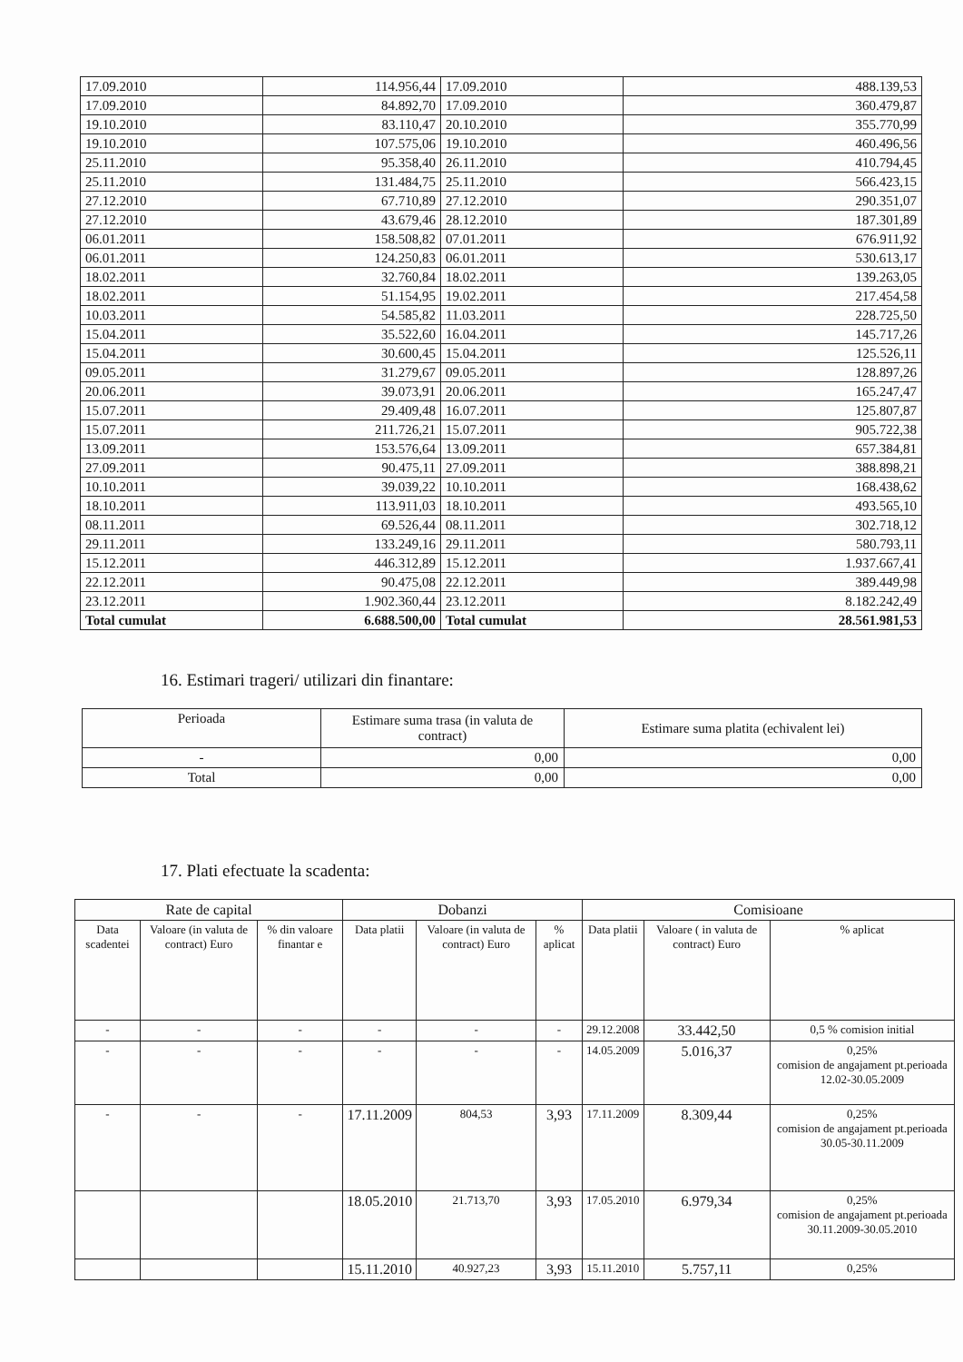| 17.09.2010 | 114.956,44 | 17.09.2010 | 488.139,53 |
| 17.09.2010 | 84.892,70 | 17.09.2010 | 360.479,87 |
| 19.10.2010 | 83.110,47 | 20.10.2010 | 355.770,99 |
| 19.10.2010 | 107.575,06 | 19.10.2010 | 460.496,56 |
| 25.11.2010 | 95.358,40 | 26.11.2010 | 410.794,45 |
| 25.11.2010 | 131.484,75 | 25.11.2010 | 566.423,15 |
| 27.12.2010 | 67.710,89 | 27.12.2010 | 290.351,07 |
| 27.12.2010 | 43.679,46 | 28.12.2010 | 187.301,89 |
| 06.01.2011 | 158.508,82 | 07.01.2011 | 676.911,92 |
| 06.01.2011 | 124.250,83 | 06.01.2011 | 530.613,17 |
| 18.02.2011 | 32.760,84 | 18.02.2011 | 139.263,05 |
| 18.02.2011 | 51.154,95 | 19.02.2011 | 217.454,58 |
| 10.03.2011 | 54.585,82 | 11.03.2011 | 228.725,50 |
| 15.04.2011 | 35.522,60 | 16.04.2011 | 145.717,26 |
| 15.04.2011 | 30.600,45 | 15.04.2011 | 125.526,11 |
| 09.05.2011 | 31.279,67 | 09.05.2011 | 128.897,26 |
| 20.06.2011 | 39.073,91 | 20.06.2011 | 165.247,47 |
| 15.07.2011 | 29.409,48 | 16.07.2011 | 125.807,87 |
| 15.07.2011 | 211.726,21 | 15.07.2011 | 905.722,38 |
| 13.09.2011 | 153.576,64 | 13.09.2011 | 657.384,81 |
| 27.09.2011 | 90.475,11 | 27.09.2011 | 388.898,21 |
| 10.10.2011 | 39.039,22 | 10.10.2011 | 168.438,62 |
| 18.10.2011 | 113.911,03 | 18.10.2011 | 493.565,10 |
| 08.11.2011 | 69.526,44 | 08.11.2011 | 302.718,12 |
| 29.11.2011 | 133.249,16 | 29.11.2011 | 580.793,11 |
| 15.12.2011 | 446.312,89 | 15.12.2011 | 1.937.667,41 |
| 22.12.2011 | 90.475,08 | 22.12.2011 | 389.449,98 |
| 23.12.2011 | 1.902.360,44 | 23.12.2011 | 8.182.242,49 |
| Total cumulat | 6.688.500,00 | Total cumulat | 28.561.981,53 |
16. Estimari trageri/ utilizari din finantare:
| Perioada | Estimare suma trasa (in valuta de contract) | Estimare suma platita (echivalent lei) |
| - | 0,00 | 0,00 |
| Total | 0,00 | 0,00 |
17. Plati efectuate la scadenta:
| Rate de capital | | | Dobanzi | | | Comisioane | | |
| Data scadentei | Valoare (in valuta de contract) Euro | % din valoare finantar e | Data platii | Valoare (in valuta de contract) Euro | % aplicat | Data platii | Valoare ( in valuta de contract) Euro | % aplicat |
| - | - | - | - | - | - | 29.12.2008 | 33.442,50 | 0,5 % comision initial |
| - | - | - | - | - | - | 14.05.2009 | 5.016,37 | 0,25% comision de angajament pt.perioada 12.02-30.05.2009 |
| - | - | - | 17.11.2009 | 804,53 | 3,93 | 17.11.2009 | 8.309,44 | 0,25% comision de angajament pt.perioada 30.05-30.11.2009 |
| | | | 18.05.2010 | 21.713,70 | 3,93 | 17.05.2010 | 6.979,34 | 0,25% comision de angajament pt.perioada 30.11.2009-30.05.2010 |
| | | | 15.11.2010 | 40.927,23 | 3,93 | 15.11.2010 | 5.757,11 | 0,25% |